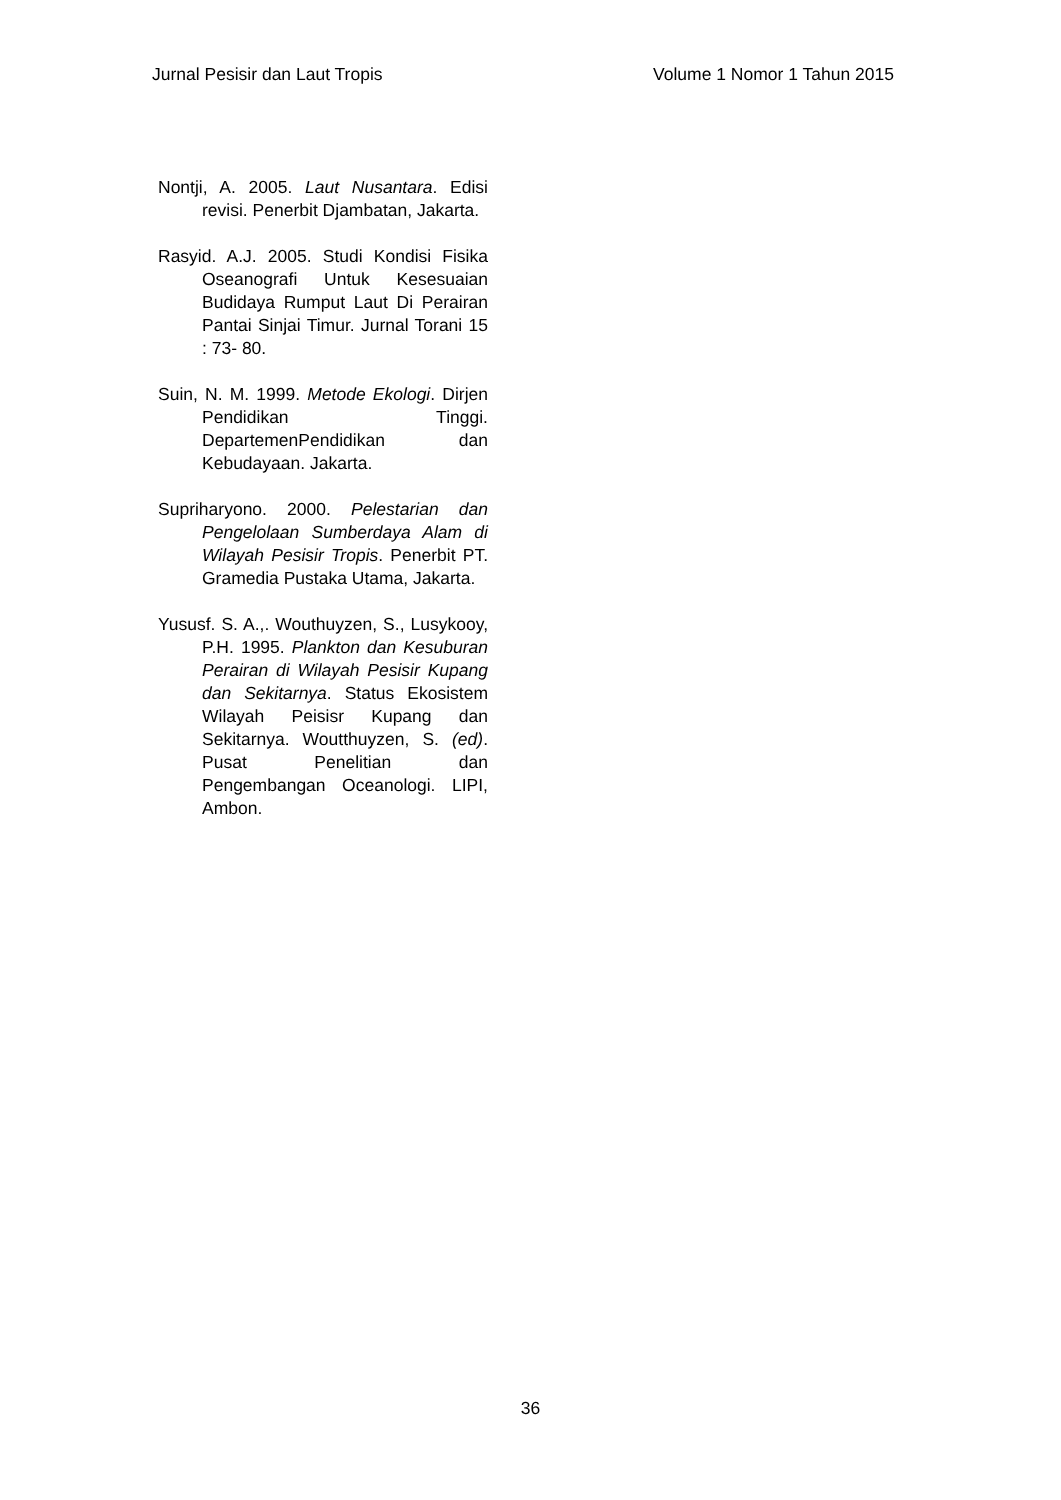Jurnal Pesisir dan Laut Tropis Volume 1 Nomor 1 Tahun 2015
Nontji, A. 2005. Laut Nusantara. Edisi revisi. Penerbit Djambatan, Jakarta.
Rasyid. A.J. 2005. Studi Kondisi Fisika Oseanografi Untuk Kesesuaian Budidaya Rumput Laut Di Perairan Pantai Sinjai Timur. Jurnal Torani 15 : 73- 80.
Suin, N. M. 1999. Metode Ekologi. Dirjen Pendidikan Tinggi. DepartemenPendidikan dan Kebudayaan. Jakarta.
Supriharyono. 2000. Pelestarian dan Pengelolaan Sumberdaya Alam di Wilayah Pesisir Tropis. Penerbit PT. Gramedia Pustaka Utama, Jakarta.
Yususf. S. A.,. Wouthuyzen, S., Lusykooy, P.H. 1995. Plankton dan Kesuburan Perairan di Wilayah Pesisir Kupang dan Sekitarnya. Status Ekosistem Wilayah Peisisr Kupang dan Sekitarnya. Woutthuyzen, S. (ed). Pusat Penelitian dan Pengembangan Oceanologi. LIPI, Ambon.
36